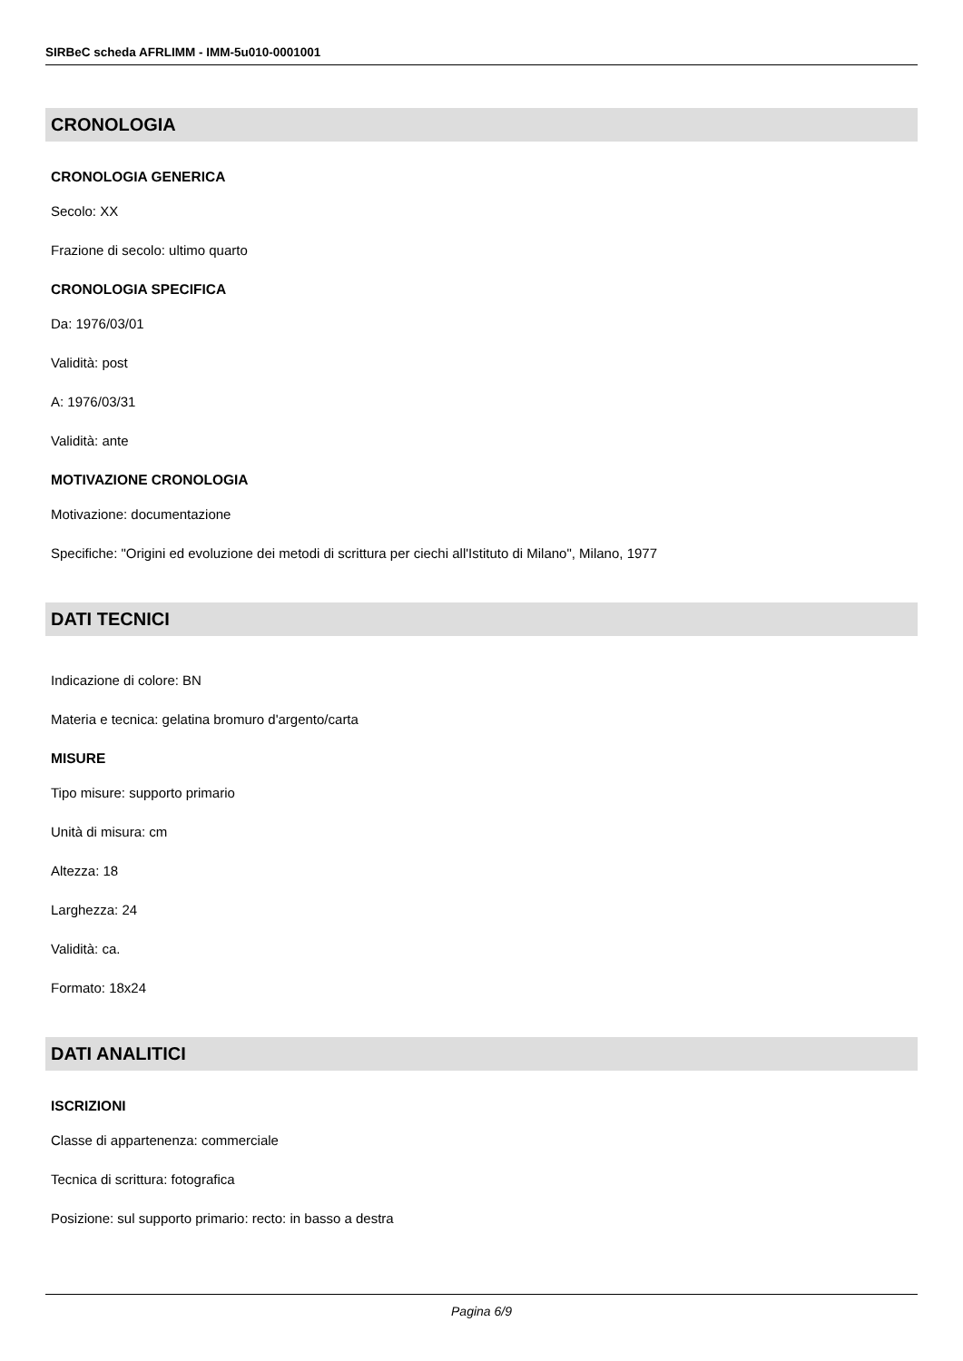SIRBeC scheda AFRLIMM - IMM-5u010-0001001
CRONOLOGIA
CRONOLOGIA GENERICA
Secolo: XX
Frazione di secolo: ultimo quarto
CRONOLOGIA SPECIFICA
Da: 1976/03/01
Validità: post
A: 1976/03/31
Validità: ante
MOTIVAZIONE CRONOLOGIA
Motivazione: documentazione
Specifiche: "Origini ed evoluzione dei metodi di scrittura per ciechi all'Istituto di Milano", Milano, 1977
DATI TECNICI
Indicazione di colore: BN
Materia e tecnica: gelatina bromuro d'argento/carta
MISURE
Tipo misure: supporto primario
Unità di misura: cm
Altezza: 18
Larghezza: 24
Validità: ca.
Formato: 18x24
DATI ANALITICI
ISCRIZIONI
Classe di appartenenza: commerciale
Tecnica di scrittura: fotografica
Posizione: sul supporto primario: recto: in basso a destra
Pagina 6/9